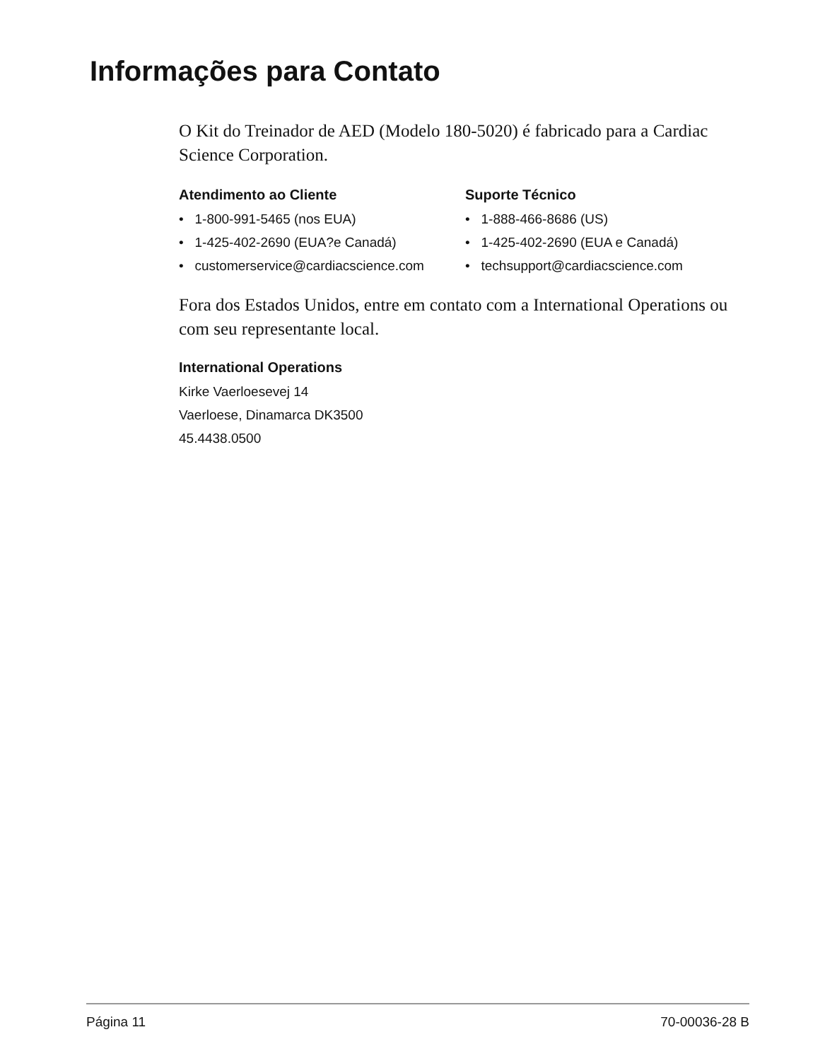Informações para Contato
O Kit do Treinador de AED (Modelo 180-5020) é fabricado para a Cardiac Science Corporation.
Atendimento ao Cliente
• 1-800-991-5465 (nos EUA)
• 1-425-402-2690 (EUA?e Canadá)
• customerservice@cardiacscience.com
Suporte Técnico
• 1-888-466-8686 (US)
• 1-425-402-2690 (EUA e Canadá)
• techsupport@cardiacscience.com
Fora dos Estados Unidos, entre em contato com a International Operations ou com seu representante local.
International Operations
Kirke Vaerloesevej 14
Vaerloese, Dinamarca DK3500
45.4438.0500
Página 11 70-00036-28 B